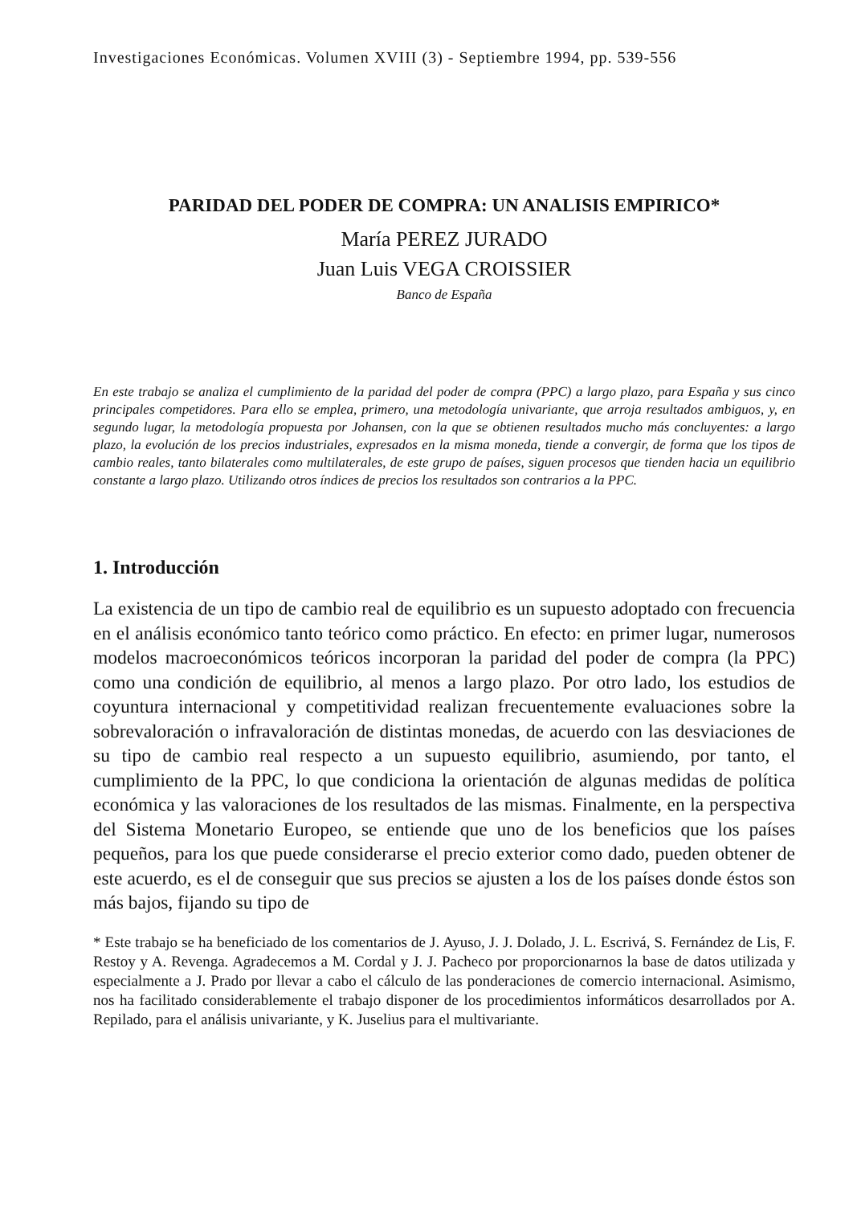Investigaciones Económicas. Volumen XVIII (3) - Septiembre 1994, pp. 539-556
PARIDAD DEL PODER DE COMPRA: UN ANALISIS EMPIRICO*
María PEREZ JURADO
Juan Luis VEGA CROISSIER
Banco de España
En este trabajo se analiza el cumplimiento de la paridad del poder de compra (PPC) a largo plazo, para España y sus cinco principales competidores. Para ello se emplea, primero, una metodología univariante, que arroja resultados ambiguos, y, en segundo lugar, la metodología propuesta por Johansen, con la que se obtienen resultados mucho más concluyentes: a largo plazo, la evolución de los precios industriales, expresados en la misma moneda, tiende a convergir, de forma que los tipos de cambio reales, tanto bilaterales como multilaterales, de este grupo de países, siguen procesos que tienden hacia un equilibrio constante a largo plazo. Utilizando otros índices de precios los resultados son contrarios a la PPC.
1. Introducción
La existencia de un tipo de cambio real de equilibrio es un supuesto adoptado con frecuencia en el análisis económico tanto teórico como práctico. En efecto: en primer lugar, numerosos modelos macroeconómicos teóricos incorporan la paridad del poder de compra (la PPC) como una condición de equilibrio, al menos a largo plazo. Por otro lado, los estudios de coyuntura internacional y competitividad realizan frecuentemente evaluaciones sobre la sobrevaloración o infravaloración de distintas monedas, de acuerdo con las desviaciones de su tipo de cambio real respecto a un supuesto equilibrio, asumiendo, por tanto, el cumplimiento de la PPC, lo que condiciona la orientación de algunas medidas de política económica y las valoraciones de los resultados de las mismas. Finalmente, en la perspectiva del Sistema Monetario Europeo, se entiende que uno de los beneficios que los países pequeños, para los que puede considerarse el precio exterior como dado, pueden obtener de este acuerdo, es el de conseguir que sus precios se ajusten a los de los países donde éstos son más bajos, fijando su tipo de
* Este trabajo se ha beneficiado de los comentarios de J. Ayuso, J. J. Dolado, J. L. Escrivá, S. Fernández de Lis, F. Restoy y A. Revenga. Agradecemos a M. Cordal y J. J. Pacheco por proporcionarnos la base de datos utilizada y especialmente a J. Prado por llevar a cabo el cálculo de las ponderaciones de comercio internacional. Asimismo, nos ha facilitado considerablemente el trabajo disponer de los procedimientos informáticos desarrollados por A. Repilado, para el análisis univariante, y K. Juselius para el multivariante.